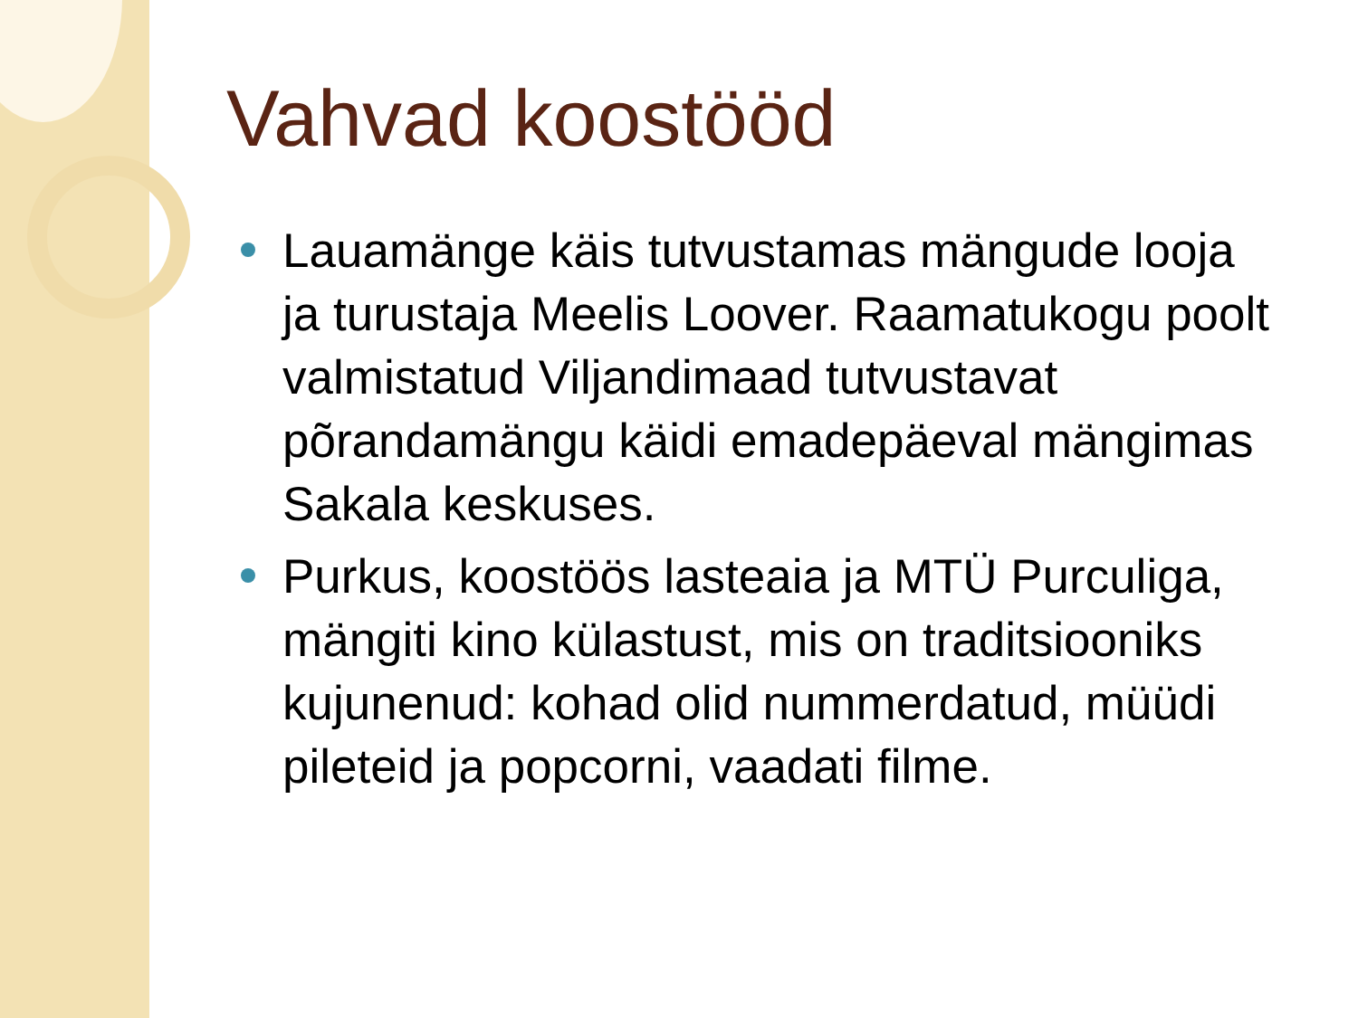Vahvad koostööd
Lauamänge käis tutvustamas mängude looja ja turustaja Meelis Loover. Raamatukogu poolt valmistatud Viljandimaad tutvustavat põrandamängu käidi emadepäeval mängimas Sakala keskuses.
Purkus, koostöös lasteaia ja MTÜ Purculiga, mängiti kino külastust, mis on traditsiooniks kujunenud: kohad olid nummerdatud, müüdi pileteid ja popcorni, vaadati filme.